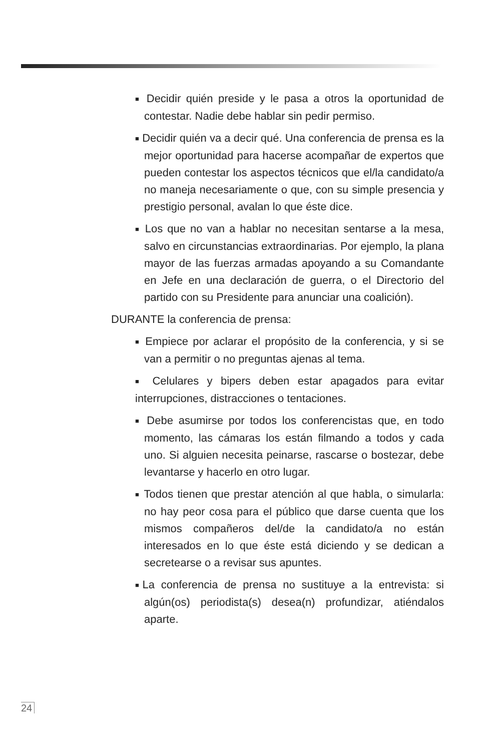■ Decidir quién preside y le pasa a otros la oportunidad de contestar. Nadie debe hablar sin pedir permiso.
■ Decidir quién va a decir qué. Una conferencia de prensa es la mejor oportunidad para hacerse acompañar de expertos que pueden contestar los aspectos técnicos que el/la candidato/a no maneja necesariamente o que, con su simple presencia y prestigio personal, avalan lo que éste dice.
■ Los que no van a hablar no necesitan sentarse a la mesa, salvo en circunstancias extraordinarias. Por ejemplo, la plana mayor de las fuerzas armadas apoyando a su Comandante en Jefe en una declaración de guerra, o el Directorio del partido con su Presidente para anunciar una coalición).
DURANTE la conferencia de prensa:
■ Empiece por aclarar el propósito de la conferencia, y si se van a permitir o no preguntas ajenas al tema.
■ Celulares y bipers deben estar apagados para evitar interrupciones, distracciones o tentaciones.
■ Debe asumirse por todos los conferencistas que, en todo momento, las cámaras los están filmando a todos y cada uno. Si alguien necesita peinarse, rascarse o bostezar, debe levantarse y hacerlo en otro lugar.
■ Todos tienen que prestar atención al que habla, o simularla: no hay peor cosa para el público que darse cuenta que los mismos compañeros del/de la candidato/a no están interesados en lo que éste está diciendo y se dedican a secretearse o a revisar sus apuntes.
■La conferencia de prensa no sustituye a la entrevista: si algún(os) periodista(s) desea(n) profundizar, atiéndalos aparte.
24